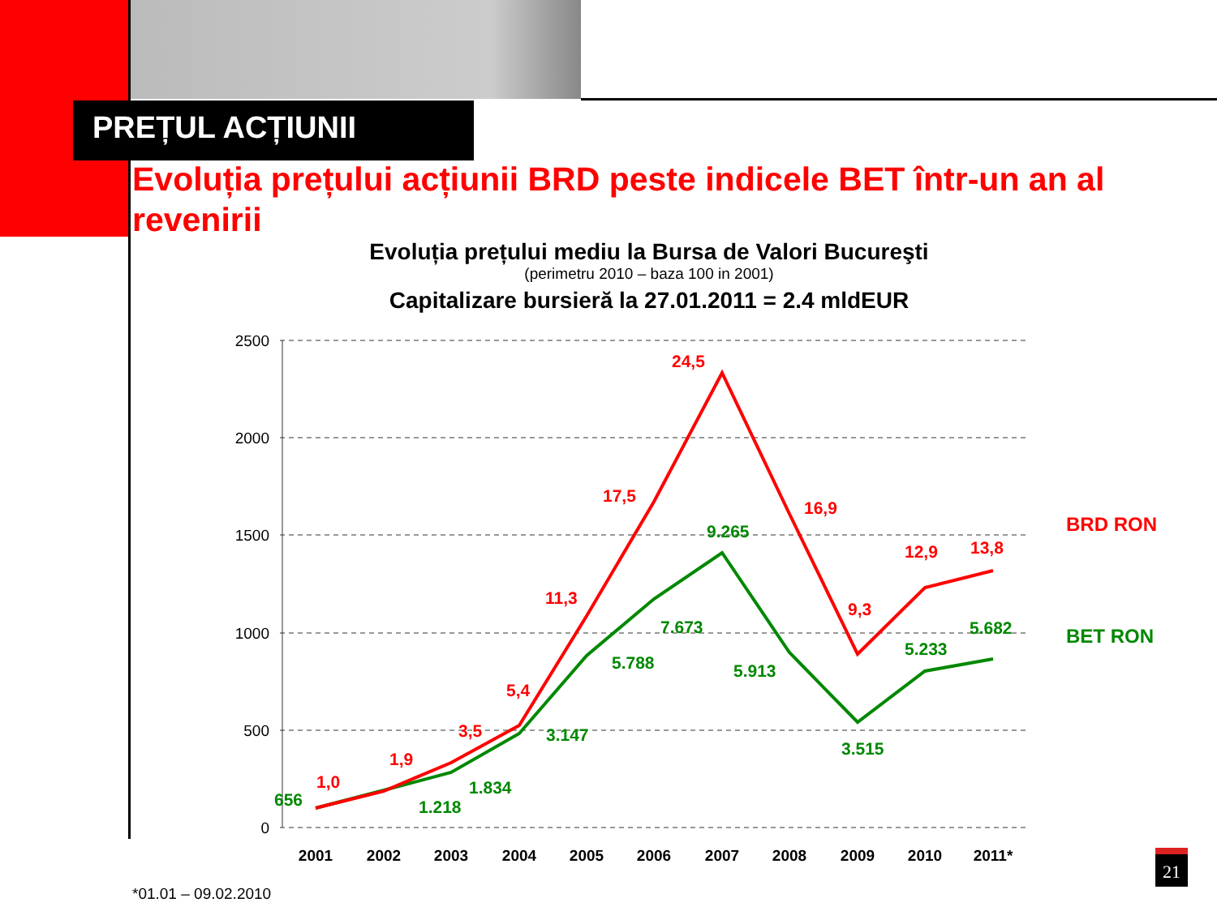PREȚUL ACȚIUNII
Evoluția prețului acțiunii BRD peste indicele BET într-un an al revenirii
Evoluția prețului mediu la Bursa de Valori Bucureşti
(perimetru 2010 – baza 100 in 2001)
Capitalizare bursieră la 27.01.2011 = 2.4 mldEUR
2500
2000
1500
1000
500
0
2001
2002
2003
2004
2005
2006
2007
2008
2009
2010
2011*
1,0
1,9
3,5
5,4
11,3
17,5
24,5
16,9
9,3
12,9
13,8
BRD RON
656
1.218
1.834
3.147
5.788
7.673
9.265
5.913
3.515
5.233
5.682
BET RON
*01.01 – 09.02.2010
21